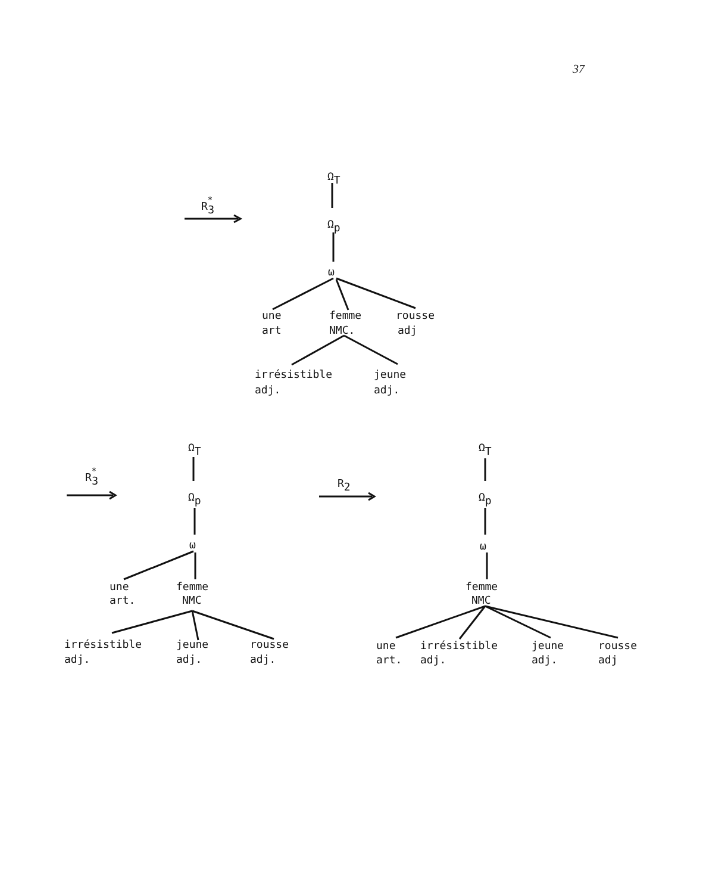37
R*3
ΩT
Ωp
ω
une
femme
rousse
art
NMC.
adj
irrésistible
jeune
adj.
adj.
R*3
ΩT
Ωp
ω
une
femme
art.
NMC
irrésistible
jeune
rousse
adj.
adj.
adj.
R2
ΩT
Ωp
ω
femme
NMC
une
irrésistible
jeune
rousse
art.
adj.
adj.
adj